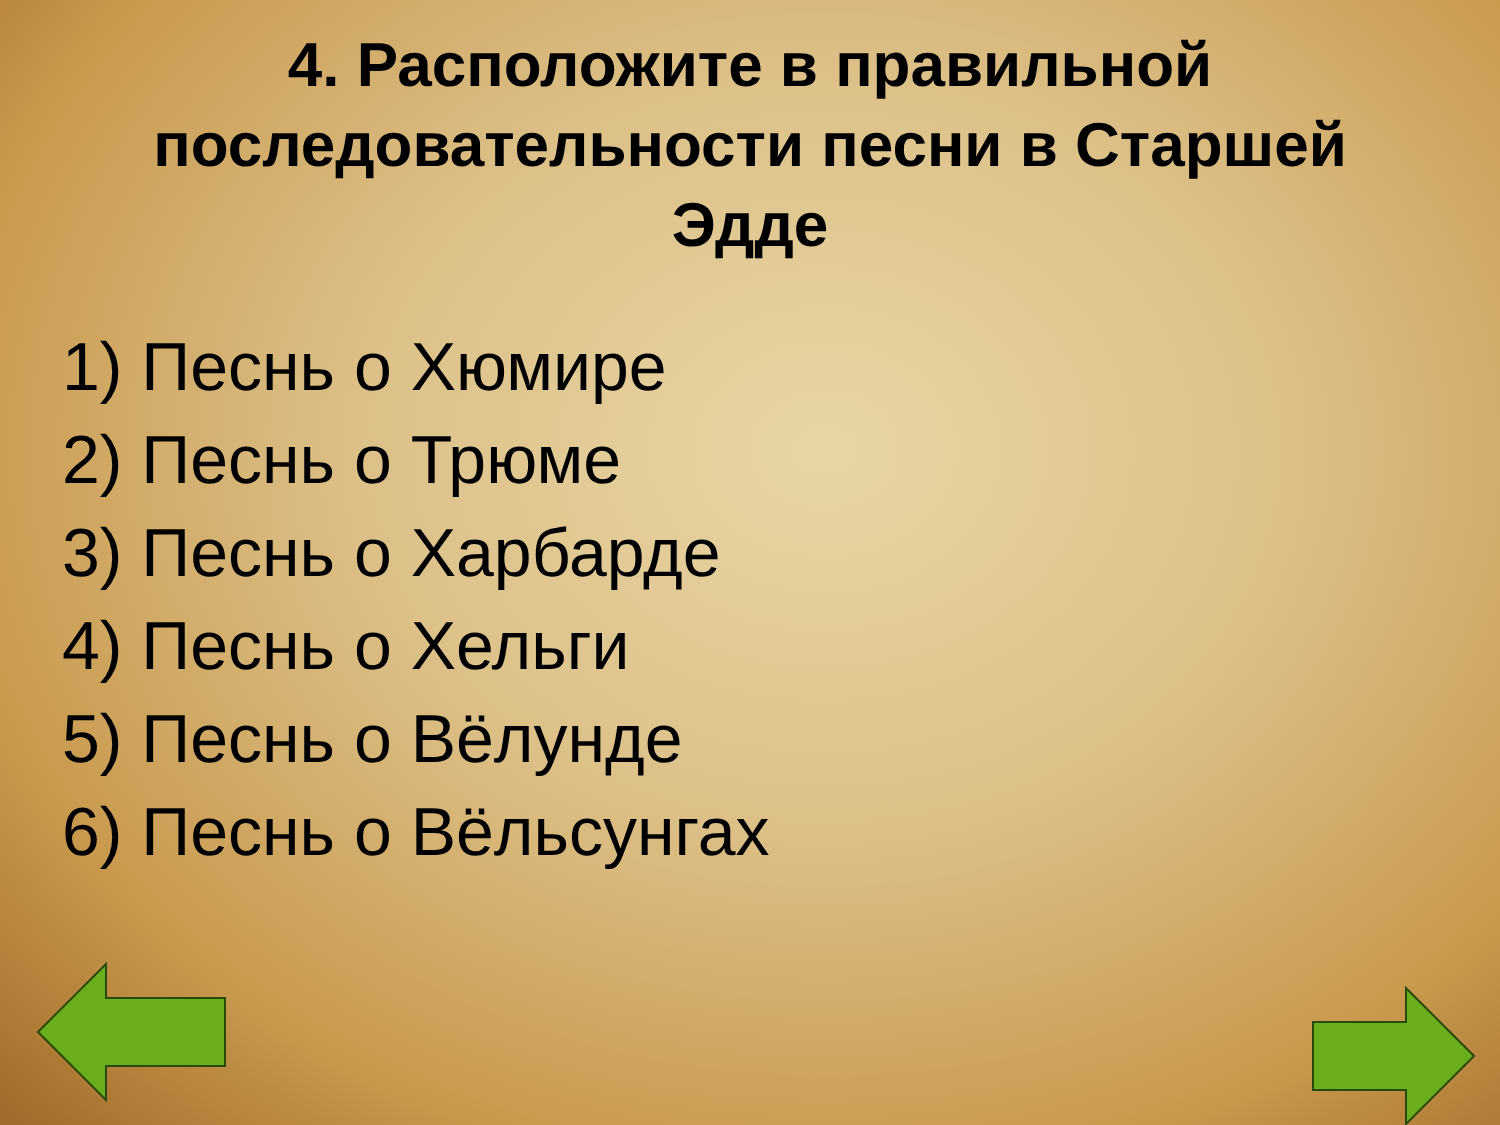4. Расположите в правильной последовательности песни в Старшей Эдде
1) Песнь о Хюмире
2) Песнь о Трюме
3) Песнь о Харбарде
4) Песнь о Хельги
5) Песнь о Вёлунде
6) Песнь о Вёльсунгах